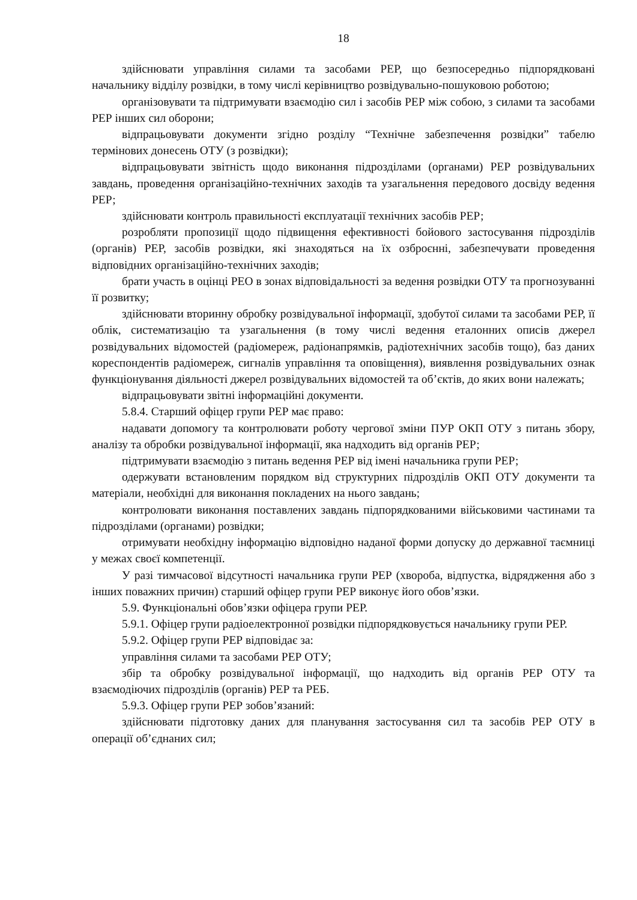18
здійснювати управління силами та засобами РЕР, що безпосередньо підпорядковані начальнику відділу розвідки, в тому числі керівництво розвідувально-пошуковою роботою;
організовувати та підтримувати взаємодію сил і засобів РЕР між собою, з силами та засобами РЕР інших сил оборони;
відпрацьовувати документи згідно розділу “Технічне забезпечення розвідки” табелю термінових донесень ОТУ (з розвідки);
відпрацьовувати звітність щодо виконання підрозділами (органами) РЕР розвідувальних завдань, проведення організаційно-технічних заходів та узагальнення передового досвіду ведення РЕР;
здійснювати контроль правильності експлуатації технічних засобів РЕР;
розробляти пропозиції щодо підвищення ефективності бойового застосування підрозділів (органів) РЕР, засобів розвідки, які знаходяться на їх озброєнні, забезпечувати проведення відповідних організаційно-технічних заходів;
брати участь в оцінці РЕО в зонах відповідальності за ведення розвідки ОТУ та прогнозуванні її розвитку;
здійснювати вторинну обробку розвідувальної інформації, здобутої силами та засобами РЕР, її облік, систематизацію та узагальнення (в тому числі ведення еталонних описів джерел розвідувальних відомостей (радіомереж, радіонапрямків, радіотехнічних засобів тощо), баз даних кореспондентів радіомереж, сигналів управління та оповіщення), виявлення розвідувальних ознак функціонування діяльності джерел розвідувальних відомостей та об’єктів, до яких вони належать;
відпрацьовувати звітні інформаційні документи.
5.8.4. Старший офіцер групи РЕР має право:
надавати допомогу та контролювати роботу чергової зміни ПУР ОКП ОТУ з питань збору, аналізу та обробки розвідувальної інформації, яка надходить від органів РЕР;
підтримувати взаємодію з питань ведення РЕР від імені начальника групи РЕР;
одержувати встановленим порядком від структурних підрозділів ОКП ОТУ документи та матеріали, необхідні для виконання покладених на нього завдань;
контролювати виконання поставлених завдань підпорядкованими військовими частинами та підрозділами (органами) розвідки;
отримувати необхідну інформацію відповідно наданої форми допуску до державної таємниці у межах своєї компетенції.
У разі тимчасової відсутності начальника групи РЕР (хвороба, відпустка, відрядження або з інших поважних причин) старший офіцер групи РЕР виконує його обов’язки.
5.9. Функціональні обов’язки офіцера групи РЕР.
5.9.1. Офіцер групи радіоелектронної розвідки підпорядковується начальнику групи РЕР.
5.9.2. Офіцер групи РЕР відповідає за:
управління силами та засобами РЕР ОТУ;
збір та обробку розвідувальної інформації, що надходить від органів РЕР ОТУ та взаємодіючих підрозділів (органів) РЕР та РЕБ.
5.9.3. Офіцер групи РЕР зобов’язаний:
здійснювати підготовку даних для планування застосування сил та засобів РЕР ОТУ в операції об’єднаних сил;